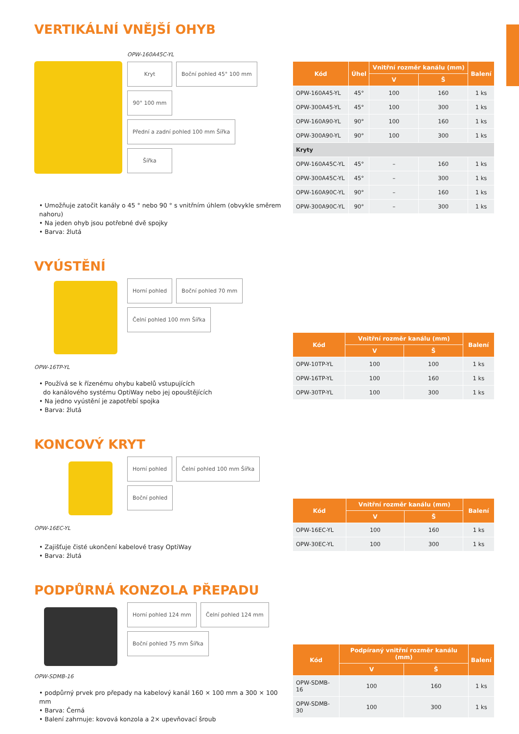VERTIKÁLNÍ VNĚJŠÍ OHYB
OPW-160A45C-YL
Kryt Boční pohled 45° 100 mm 90° 100 mm Přední a zadní pohled 100 mm Šířka Šířka
• Umožňuje zatočit kanály o 45 ° nebo 90 ° s vnitřním úhlem (obvykle směrem nahoru)
• Na jeden ohyb jsou potřebné dvě spojky
• Barva: žlutá
| Kód | Úhel | Vnitřní rozměr kanálu (mm) | | Balení |
| --- | --- | --- | --- | --- |
| | | V | Š | |
| OPW-160A45-YL | 45° | 100 | 160 | 1 ks |
| OPW-300A45-YL | 45° | 100 | 300 | 1 ks |
| OPW-160A90-YL | 90° | 100 | 160 | 1 ks |
| OPW-300A90-YL | 90° | 100 | 300 | 1 ks |
| Kryty | | | | |
| OPW-160A45C-YL | 45° | – | 160 | 1 ks |
| OPW-300A45C-YL | 45° | – | 300 | 1 ks |
| OPW-160A90C-YL | 90° | – | 160 | 1 ks |
| OPW-300A90C-YL | 90° | – | 300 | 1 ks |
VYÚSTĚNÍ
OPW-16TP-YL Horní pohled Boční pohled 70 mm Čelní pohled 100 mm Šířka
• Používá se k řízenému ohybu kabelů vstupujících
do kanálového systému OptiWay nebo jej opouštějících
• Na jedno vyústění je zapotřebí spojka
• Barva: žlutá
| Kód | Vnitřní rozměr kanálu (mm) | | Balení |
| --- | --- | --- | --- |
| | V | Š | |
| OPW-10TP-YL | 100 | 100 | 1 ks |
| OPW-16TP-YL | 100 | 160 | 1 ks |
| OPW-30TP-YL | 100 | 300 | 1 ks |
KONCOVÝ KRYT
OPW-16EC-YL Horní pohled Čelní pohled 100 mm Šířka Boční pohled
• Zajišťuje čisté ukončení kabelové trasy OptiWay
• Barva: žlutá
| Kód | Vnitřní rozměr kanálu (mm) | | Balení |
| --- | --- | --- | --- |
| | V | Š | |
| OPW-16EC-YL | 100 | 160 | 1 ks |
| OPW-30EC-YL | 100 | 300 | 1 ks |
PODPŮRNÁ KONZOLA PŘEPADU
OPW-SDMB-16
Horní pohled 124 mm Čelní pohled 124 mm Boční pohled 75 mm Šířka
• podpůrný prvek pro přepady na kabelový kanál 160 × 100 mm a 300 × 100 mm
• Barva: Černá
• Balení zahrnuje: kovová konzola a 2× upevňovací šroub
| Kód | Podpíraný vnitřní rozměr kanálu (mm) | | Balení |
| --- | --- | --- | --- |
| | V | Š | |
| OPW-SDMB-16 | 100 | 160 | 1 ks |
| OPW-SDMB-30 | 100 | 300 | 1 ks |